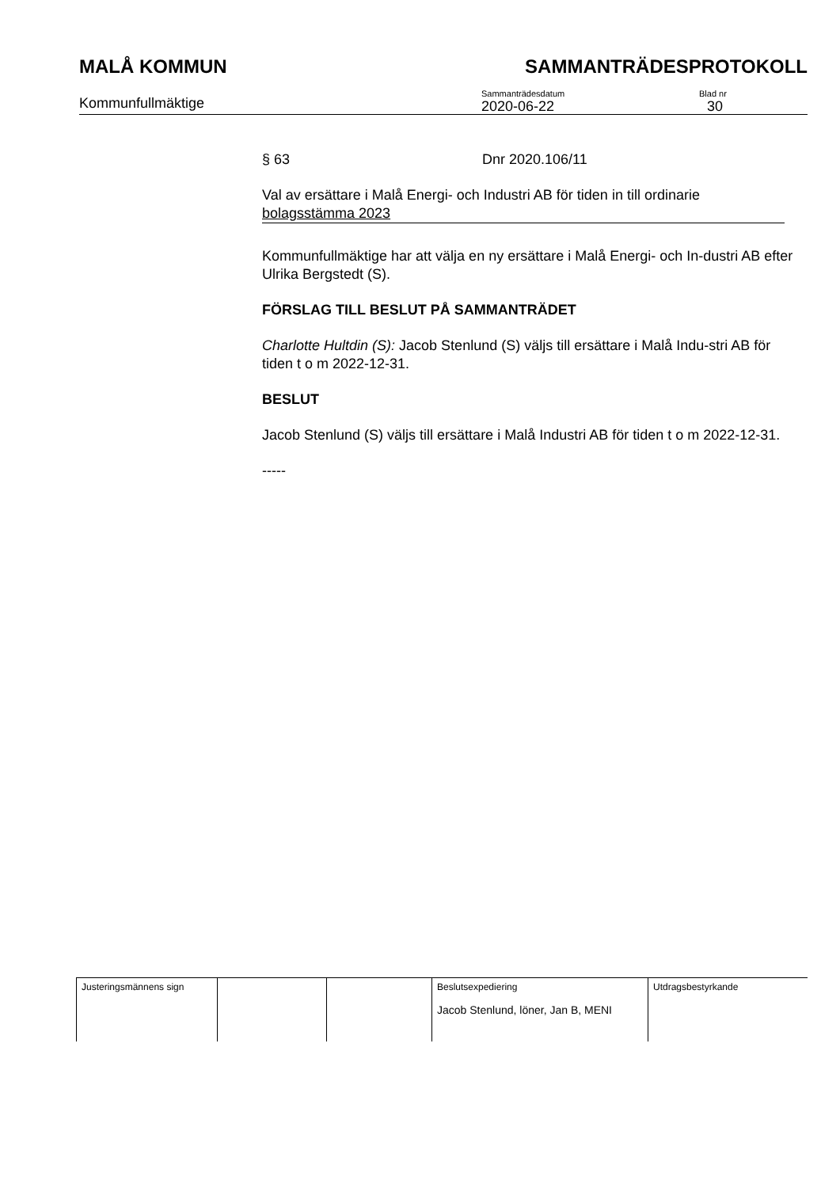MALÅ KOMMUN SAMMANTRÄDESPROTOKOLL
Kommunfullmäktige
Sammanträdesdatum
2020-06-22
Blad nr
30
§ 63 Dnr 2020.106/11
Val av ersättare i Malå Energi- och Industri AB för tiden in till ordinarie bolagsstämma 2023
Kommunfullmäktige har att välja en ny ersättare i Malå Energi- och In-dustri AB efter Ulrika Bergstedt (S).
FÖRSLAG TILL BESLUT PÅ SAMMANTRÄDET
Charlotte Hultdin (S): Jacob Stenlund (S) väljs till ersättare i Malå Indu-stri AB för tiden t o m 2022-12-31.
BESLUT
Jacob Stenlund (S) väljs till ersättare i Malå Industri AB för tiden t o m 2022-12-31.
-----
| Justeringsmännens sign | | | Beslutsexpediering Jacob Stenlund, löner, Jan B, MENI | Utdragsbestyrkande |